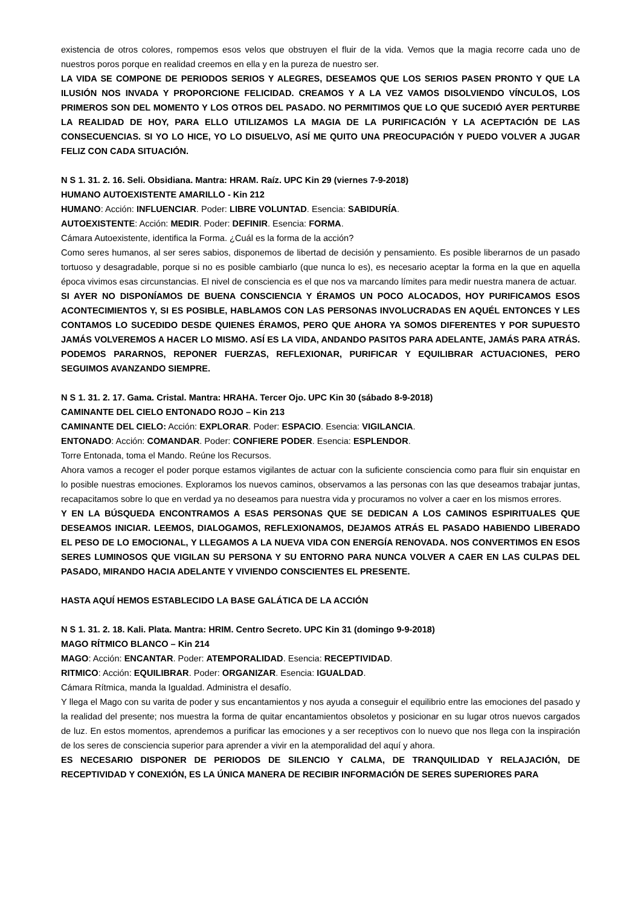existencia de otros colores, rompemos esos velos que obstruyen el fluir de la vida. Vemos que la magia recorre cada uno de nuestros poros porque en realidad creemos en ella y en la pureza de nuestro ser.
LA VIDA SE COMPONE DE PERIODOS SERIOS Y ALEGRES, DESEAMOS QUE LOS SERIOS PASEN PRONTO Y QUE LA ILUSIÓN NOS INVADA Y PROPORCIONE FELICIDAD. CREAMOS Y A LA VEZ VAMOS DISOLVIENDO VÍNCULOS, LOS PRIMEROS SON DEL MOMENTO Y LOS OTROS DEL PASADO. NO PERMITIMOS QUE LO QUE SUCEDIÓ AYER PERTURBE LA REALIDAD DE HOY, PARA ELLO UTILIZAMOS LA MAGIA DE LA PURIFICACIÓN Y LA ACEPTACIÓN DE LAS CONSECUENCIAS. SI YO LO HICE, YO LO DISUELVO, ASÍ ME QUITO UNA PREOCUPACIÓN Y PUEDO VOLVER A JUGAR FELIZ CON CADA SITUACIÓN.
N S 1. 31. 2. 16. Seli. Obsidiana. Mantra: HRAM. Raíz. UPC Kin 29 (viernes 7-9-2018)
HUMANO AUTOEXISTENTE AMARILLO - Kin 212
HUMANO: Acción: INFLUENCIAR. Poder: LIBRE VOLUNTAD. Esencia: SABIDURÍA.
AUTOEXISTENTE: Acción: MEDIR. Poder: DEFINIR. Esencia: FORMA.
Cámara Autoexistente, identifica la Forma. ¿Cuál es la forma de la acción?
Como seres humanos, al ser seres sabios, disponemos de libertad de decisión y pensamiento. Es posible liberarnos de un pasado tortuoso y desagradable, porque si no es posible cambiarlo (que nunca lo es), es necesario aceptar la forma en la que en aquella época vivimos esas circunstancias. El nivel de consciencia es el que nos va marcando límites para medir nuestra manera de actuar.
SI AYER NO DISPONÍAMOS DE BUENA CONSCIENCIA Y ÉRAMOS UN POCO ALOCADOS, HOY PURIFICAMOS ESOS ACONTECIMIENTOS Y, SI ES POSIBLE, HABLAMOS CON LAS PERSONAS INVOLUCRADAS EN AQUÉL ENTONCES Y LES CONTAMOS LO SUCEDIDO DESDE QUIENES ÉRAMOS, PERO QUE AHORA YA SOMOS DIFERENTES Y POR SUPUESTO JAMÁS VOLVEREMOS A HACER LO MISMO. ASÍ ES LA VIDA, ANDANDO PASITOS PARA ADELANTE, JAMÁS PARA ATRÁS. PODEMOS PARARNOS, REPONER FUERZAS, REFLEXIONAR, PURIFICAR Y EQUILIBRAR ACTUACIONES, PERO SEGUIMOS AVANZANDO SIEMPRE.
N S 1. 31. 2. 17. Gama. Cristal. Mantra: HRAHA. Tercer Ojo. UPC Kin 30 (sábado 8-9-2018)
CAMINANTE DEL CIELO ENTONADO ROJO – Kin 213
CAMINANTE DEL CIELO: Acción: EXPLORAR. Poder: ESPACIO. Esencia: VIGILANCIA.
ENTONADO: Acción: COMANDAR. Poder: CONFIERE PODER. Esencia: ESPLENDOR.
Torre Entonada, toma el Mando. Reúne los Recursos.
Ahora vamos a recoger el poder porque estamos vigilantes de actuar con la suficiente consciencia como para fluir sin enquistar en lo posible nuestras emociones. Exploramos los nuevos caminos, observamos a las personas con las que deseamos trabajar juntas, recapacitamos sobre lo que en verdad ya no deseamos para nuestra vida y procuramos no volver a caer en los mismos errores.
Y EN LA BÚSQUEDA ENCONTRAMOS A ESAS PERSONAS QUE SE DEDICAN A LOS CAMINOS ESPIRITUALES QUE DESEAMOS INICIAR. LEEMOS, DIALOGAMOS, REFLEXIONAMOS, DEJAMOS ATRÁS EL PASADO HABIENDO LIBERADO EL PESO DE LO EMOCIONAL, Y LLEGAMOS A LA NUEVA VIDA CON ENERGÍA RENOVADA. NOS CONVERTIMOS EN ESOS SERES LUMINOSOS QUE VIGILAN SU PERSONA Y SU ENTORNO PARA NUNCA VOLVER A CAER EN LAS CULPAS DEL PASADO, MIRANDO HACIA ADELANTE Y VIVIENDO CONSCIENTES EL PRESENTE.
HASTA AQUÍ HEMOS ESTABLECIDO LA BASE GALÁTICA DE LA ACCIÓN
N S 1. 31. 2. 18. Kali. Plata. Mantra: HRIM. Centro Secreto. UPC Kin 31 (domingo 9-9-2018)
MAGO RÍTMICO BLANCO – Kin 214
MAGO: Acción: ENCANTAR. Poder: ATEMPORALIDAD. Esencia: RECEPTIVIDAD.
RITMICO: Acción: EQUILIBRAR. Poder: ORGANIZAR. Esencia: IGUALDAD.
Cámara Rítmica, manda la Igualdad. Administra el desafío.
Y llega el Mago con su varita de poder y sus encantamientos y nos ayuda a conseguir el equilibrio entre las emociones del pasado y la realidad del presente; nos muestra la forma de quitar encantamientos obsoletos y posicionar en su lugar otros nuevos cargados de luz. En estos momentos, aprendemos a purificar las emociones y a ser receptivos con lo nuevo que nos llega con la inspiración de los seres de consciencia superior para aprender a vivir en la atemporalidad del aquí y ahora.
ES NECESARIO DISPONER DE PERIODOS DE SILENCIO Y CALMA, DE TRANQUILIDAD Y RELAJACIÓN, DE RECEPTIVIDAD Y CONEXIÓN, ES LA ÚNICA MANERA DE RECIBIR INFORMACIÓN DE SERES SUPERIORES PARA